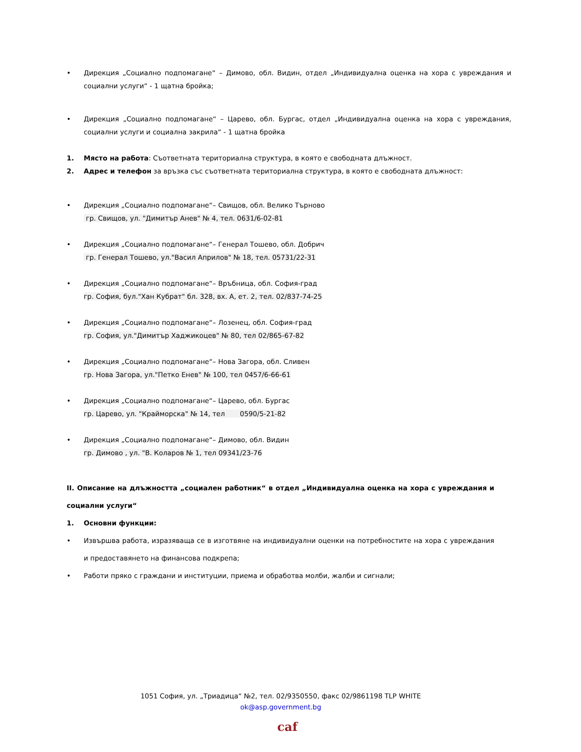• Дирекция „Социално подпомагане“ – Димово, обл. Видин, отдел „Индивидуална оценка на хора с увреждания и социални услуги“ - 1 щатна бройка;
• Дирекция „Социално подпомагане“ – Царево, обл. Бургас, отдел „Индивидуална оценка на хора с увреждания, социални услуги и социална закрила“ - 1 щатна бройка
1. Място на работа: Съответната териториална структура, в която е свободната длъжност.
2. Адрес и телефон за връзка със съответната териториална структура, в която е свободната длъжност:
• Дирекция „Социално подпомагане“– Свищов, обл. Велико Търново
гр. Свищов, ул. "Димитър Анев" № 4, тел. 0631/6-02-81
• Дирекция „Социално подпомагане“– Генерал Тошево, обл. Добрич
гр. Генерал Тошево, ул."Васил Априлов" № 18, тел. 05731/22-31
• Дирекция „Социално подпомагане“– Връбница, обл. София-град
гр. София, бул."Хан Кубрат" бл. 328, вх. А, ет. 2, тел. 02/837-74-25
• Дирекция „Социално подпомагане“– Лозенец, обл. София-град
гр. София, ул."Димитър Хаджикоцев" № 80, тел 02/865-67-82
• Дирекция „Социално подпомагане“– Нова Загора, обл. Сливен
гр. Нова Загора, ул."Петко Енев" № 100, тел 0457/6-66-61
• Дирекция „Социално подпомагане“– Царево, обл. Бургас
гр. Царево, ул. "Крайморска" № 14, тел 0590/5-21-82
• Дирекция „Социално подпомагане“– Димово, обл. Видин
гр. Димово , ул. "В. Коларов № 1, тел 09341/23-76
II. Описание на длъжността „социален работник“ в отдел „Индивидуална оценка на хора с увреждания и социални услуги“
1. Основни функции:
• Извършва работа, изразяваща се в изготвяне на индивидуални оценки на потребностите на хора с увреждания и предоставянето на финансова подкрепа;
• Работи пряко с граждани и институции, приема и обработва молби, жалби и сигнали;
1051 София, ул. „Триадица“ №2, тел. 02/9350550, факс 02/9861198 TLP WHITE
ok@asp.government.bg
caf